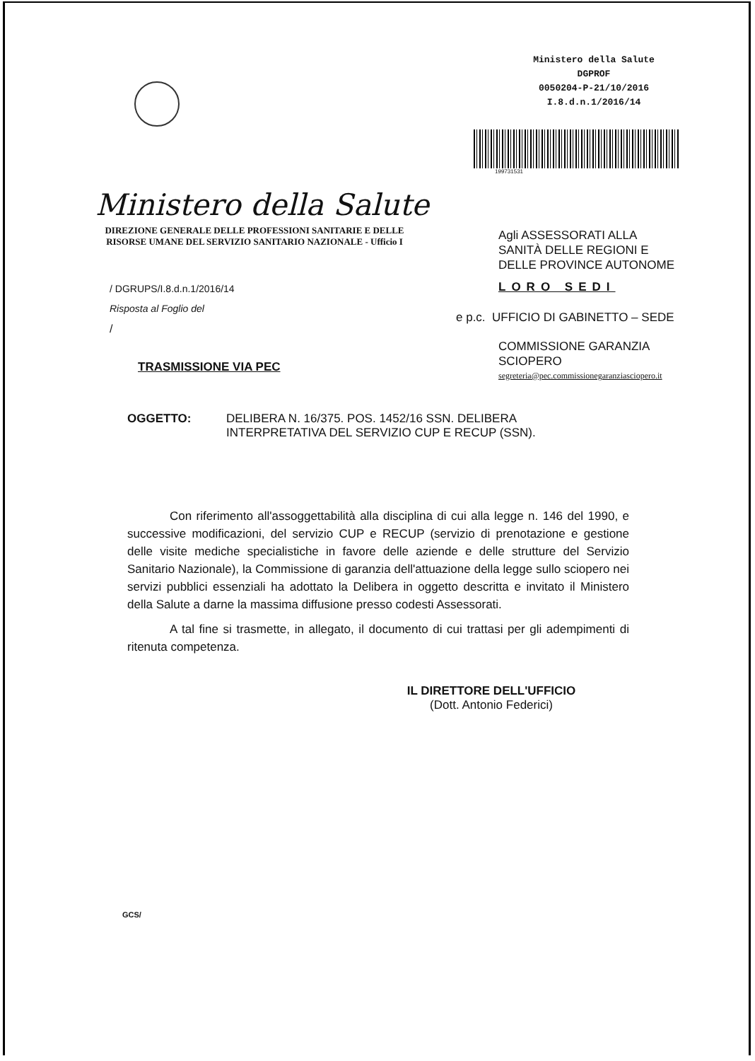Ministero della Salute
DGPROF
0050204-P-21/10/2016
I.8.d.n.1/2016/14
199731531
Ministero della Salute
DIREZIONE GENERALE DELLE PROFESSIONI SANITARIE E DELLE RISORSE UMANE DEL SERVIZIO SANITARIO NAZIONALE - Ufficio I
/ DGRUPS/I.8.d.n.1/2016/14
Risposta al Foglio del
/
TRASMISSIONE VIA PEC
Agli ASSESSORATI ALLA
SANITÀ DELLE REGIONI E
DELLE PROVINCE AUTONOME
LORO SEDI
e p.c. UFFICIO DI GABINETTO – SEDE
COMMISSIONE GARANZIA
SCIOPERO
segreteria@pec.commissionegaranziasciopero.it
OGGETTO: DELIBERA N. 16/375. POS. 1452/16 SSN. DELIBERA
INTERPRETATIVA DEL SERVIZIO CUP E RECUP (SSN).
Con riferimento all'assoggettabilità alla disciplina di cui alla legge n. 146 del 1990, e successive modificazioni, del servizio CUP e RECUP (servizio di prenotazione e gestione delle visite mediche specialistiche in favore delle aziende e delle strutture del Servizio Sanitario Nazionale), la Commissione di garanzia dell'attuazione della legge sullo sciopero nei servizi pubblici essenziali ha adottato la Delibera in oggetto descritta e invitato il Ministero della Salute a darne la massima diffusione presso codesti Assessorati.
A tal fine si trasmette, in allegato, il documento di cui trattasi per gli adempimenti di ritenuta competenza.
IL DIRETTORE DELL'UFFICIO
(Dott. Antonio Federici)
GCS/